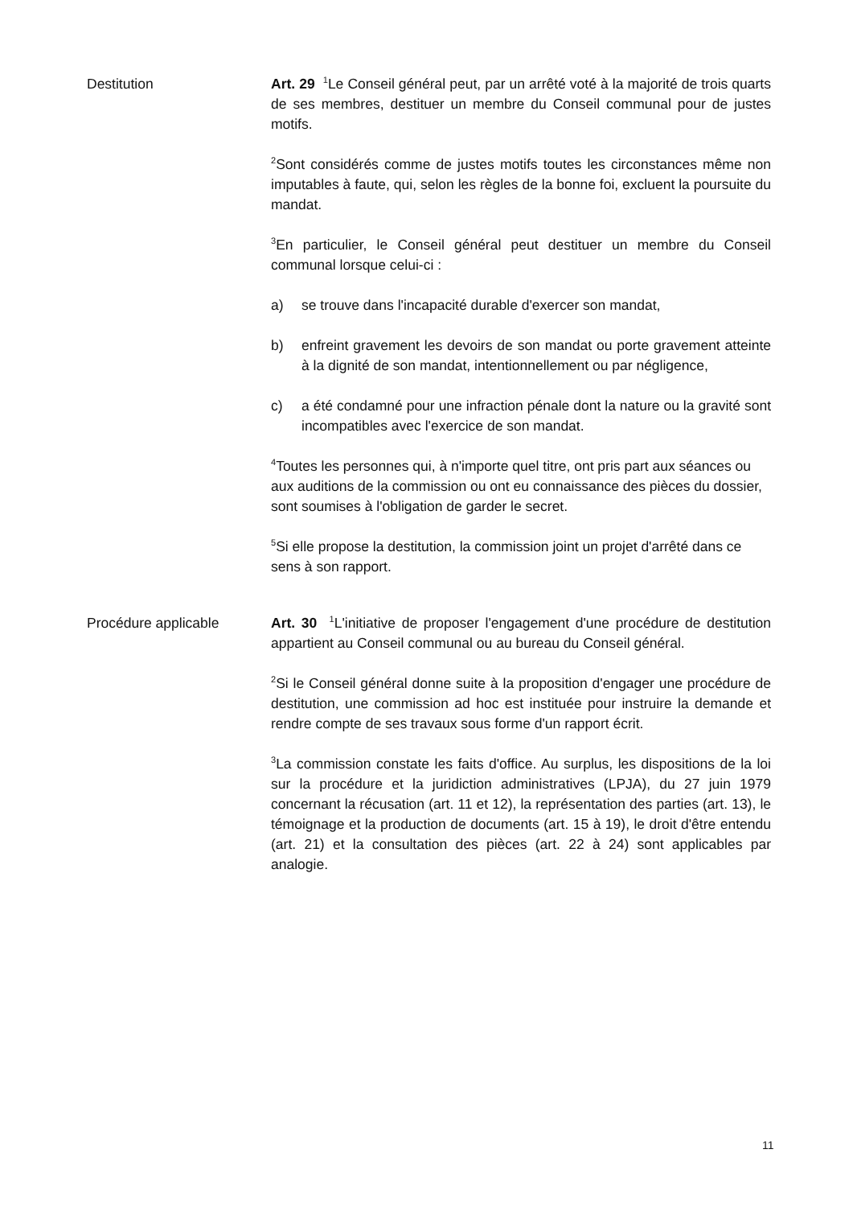Destitution Art. 29 <sup>1</sup>Le Conseil général peut, par un arrêté voté à la majorité de trois quarts de ses membres, destituer un membre du Conseil communal pour de justes motifs.
<sup>2</sup> Sont considérés comme de justes motifs toutes les circonstances même non imputables à faute, qui, selon les règles de la bonne foi, excluent la poursuite du mandat.
<sup>3</sup> En particulier, le Conseil général peut destituer un membre du Conseil communal lorsque celui-ci :
a) se trouve dans l'incapacité durable d'exercer son mandat,
b) enfreint gravement les devoirs de son mandat ou porte gravement atteinte à la dignité de son mandat, intentionnellement ou par négligence,
c) a été condamné pour une infraction pénale dont la nature ou la gravité sont incompatibles avec l'exercice de son mandat.
<sup>4</sup> Toutes les personnes qui, à n'importe quel titre, ont pris part aux séances ou aux auditions de la commission ou ont eu connaissance des pièces du dossier, sont soumises à l'obligation de garder le secret.
<sup>5</sup> Si elle propose la destitution, la commission joint un projet d'arrêté dans ce sens à son rapport.
Procédure applicable Art. 30 <sup>1</sup>L'initiative de proposer l'engagement d'une procédure de destitution appartient au Conseil communal ou au bureau du Conseil général.
<sup>2</sup> Si le Conseil général donne suite à la proposition d'engager une procédure de destitution, une commission ad hoc est instituée pour instruire la demande et rendre compte de ses travaux sous forme d'un rapport écrit.
<sup>3</sup> La commission constate les faits d'office. Au surplus, les dispositions de la loi sur la procédure et la juridiction administratives (LPJA), du 27 juin 1979 concernant la récusation (art. 11 et 12), la représentation des parties (art. 13), le témoignage et la production de documents (art. 15 à 19), le droit d'être entendu (art. 21) et la consultation des pièces (art. 22 à 24) sont applicables par analogie.
11